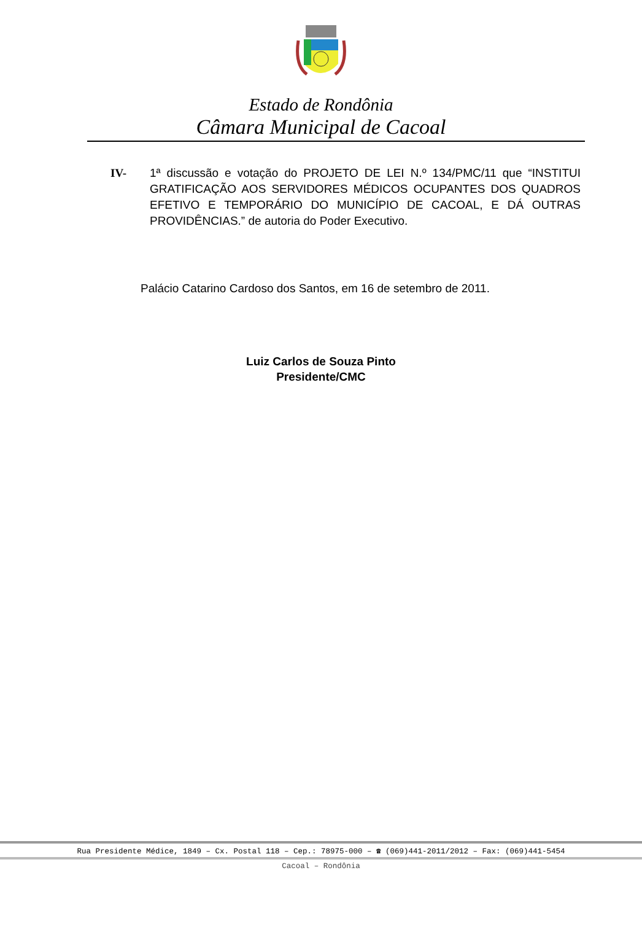Estado de Rondônia
Câmara Municipal de Cacoal
IV- 1ª discussão e votação do PROJETO DE LEI N.º 134/PMC/11 que “INSTITUI GRATIFICAÇÃO AOS SERVIDORES MÉDICOS OCUPANTES DOS QUADROS EFETIVO E TEMPORÁRIO DO MUNICÍPIO DE CACOAL, E DÁ OUTRAS PROVIDÊNCIAS.” de autoria do Poder Executivo.
Palácio Catarino Cardoso dos Santos, em 16 de setembro de 2011.
Luiz Carlos de Souza Pinto
Presidente/CMC
Rua Presidente Médice, 1849 – Cx. Postal 118 – Cep.: 78975-000 – ☎ (069)441-2011/2012 – Fax: (069)441-5454
Cacoal – Rondônia